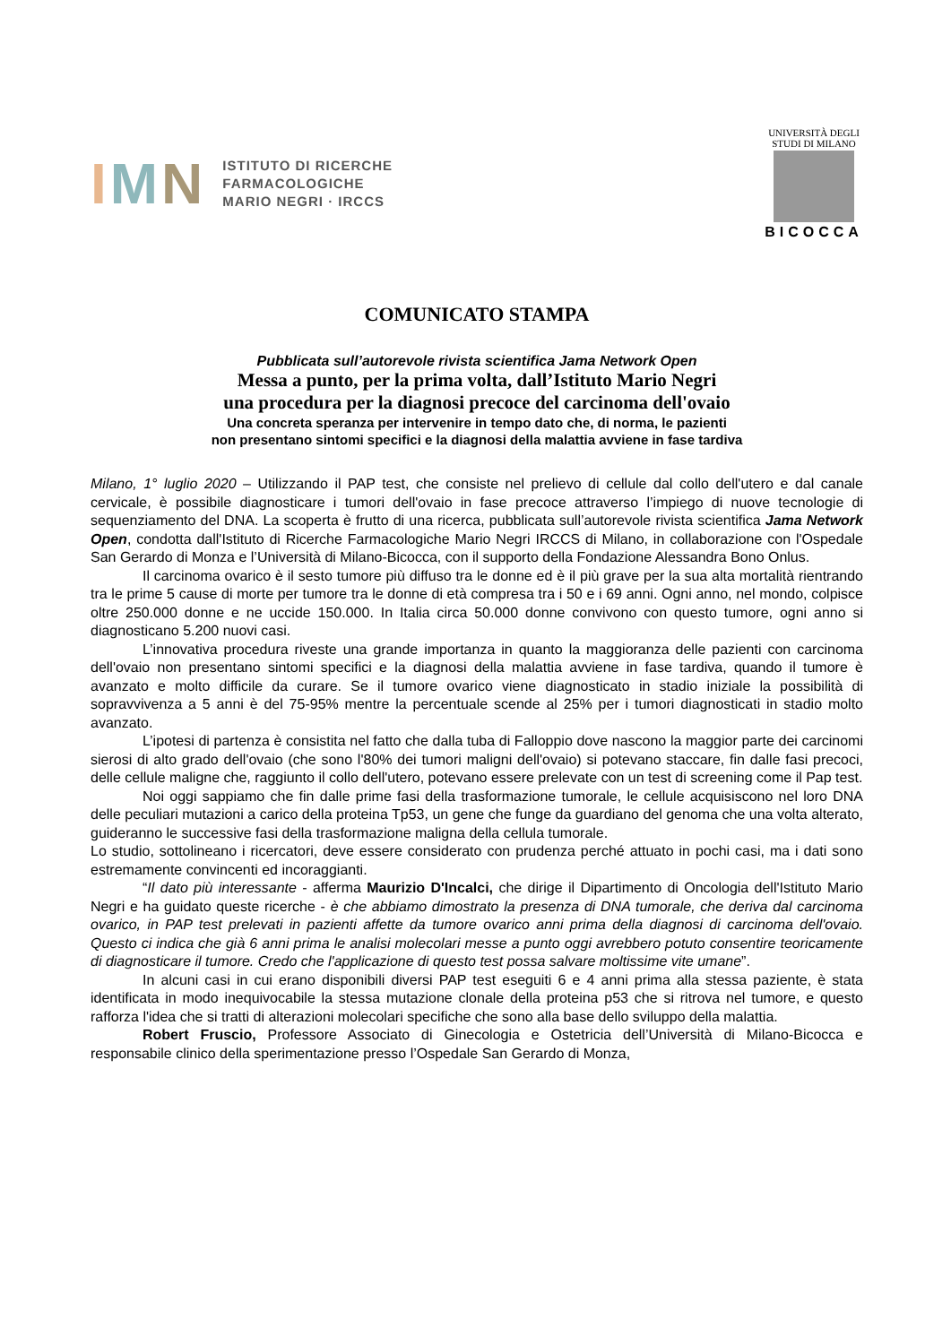IMN
ISTITUTO DI RICERCHE
FARMACOLOGICHE
MARIO NEGRI · IRCCS
UNIVERSITÀ DEGLI STUDI DI MILANO
BICOCCA
COMUNICATO STAMPA
Pubblicata sull’autorevole rivista scientifica Jama Network Open
Messa a punto, per la prima volta, dall’Istituto Mario Negri
una procedura per la diagnosi precoce del carcinoma dell'ovaio
Una concreta speranza per intervenire in tempo dato che, di norma, le pazienti
non presentano sintomi specifici e la diagnosi della malattia avviene in fase tardiva
Milano, 1° luglio 2020 – Utilizzando il PAP test, che consiste nel prelievo di cellule dal collo dell'utero e dal canale cervicale, è possibile diagnosticare i tumori dell'ovaio in fase precoce attraverso l’impiego di nuove tecnologie di sequenziamento del DNA. La scoperta è frutto di una ricerca, pubblicata sull’autorevole rivista scientifica Jama Network Open, condotta dall'Istituto di Ricerche Farmacologiche Mario Negri IRCCS di Milano, in collaborazione con l'Ospedale San Gerardo di Monza e l’Università di Milano-Bicocca, con il supporto della Fondazione Alessandra Bono Onlus.
Il carcinoma ovarico è il sesto tumore più diffuso tra le donne ed è il più grave per la sua alta mortalità rientrando tra le prime 5 cause di morte per tumore tra le donne di età compresa tra i 50 e i 69 anni. Ogni anno, nel mondo, colpisce oltre 250.000 donne e ne uccide 150.000. In Italia circa 50.000 donne convivono con questo tumore, ogni anno si diagnosticano 5.200 nuovi casi.
L’innovativa procedura riveste una grande importanza in quanto la maggioranza delle pazienti con carcinoma dell'ovaio non presentano sintomi specifici e la diagnosi della malattia avviene in fase tardiva, quando il tumore è avanzato e molto difficile da curare. Se il tumore ovarico viene diagnosticato in stadio iniziale la possibilità di sopravvivenza a 5 anni è del 75-95% mentre la percentuale scende al 25% per i tumori diagnosticati in stadio molto avanzato.
L’ipotesi di partenza è consistita nel fatto che dalla tuba di Falloppio dove nascono la maggior parte dei carcinomi sierosi di alto grado dell'ovaio (che sono l'80% dei tumori maligni dell'ovaio) si potevano staccare, fin dalle fasi precoci, delle cellule maligne che, raggiunto il collo dell'utero, potevano essere prelevate con un test di screening come il Pap test.
Noi oggi sappiamo che fin dalle prime fasi della trasformazione tumorale, le cellule acquisiscono nel loro DNA delle peculiari mutazioni a carico della proteina Tp53, un gene che funge da guardiano del genoma che una volta alterato, guideranno le successive fasi della trasformazione maligna della cellula tumorale.
Lo studio, sottolineano i ricercatori, deve essere considerato con prudenza perché attuato in pochi casi, ma i dati sono estremamente convincenti ed incoraggianti.
“Il dato più interessante - afferma Maurizio D'Incalci, che dirige il Dipartimento di Oncologia dell'Istituto Mario Negri e ha guidato queste ricerche - è che abbiamo dimostrato la presenza di DNA tumorale, che deriva dal carcinoma ovarico, in PAP test prelevati in pazienti affette da tumore ovarico anni prima della diagnosi di carcinoma dell'ovaio. Questo ci indica che già 6 anni prima le analisi molecolari messe a punto oggi avrebbero potuto consentire teoricamente di diagnosticare il tumore. Credo che l'applicazione di questo test possa salvare moltissime vite umane”.
In alcuni casi in cui erano disponibili diversi PAP test eseguiti 6 e 4 anni prima alla stessa paziente, è stata identificata in modo inequivocabile la stessa mutazione clonale della proteina p53 che si ritrova nel tumore, e questo rafforza l'idea che si tratti di alterazioni molecolari specifiche che sono alla base dello sviluppo della malattia.
Robert Fruscio, Professore Associato di Ginecologia e Ostetricia dell’Università di Milano-Bicocca e responsabile clinico della sperimentazione presso l’Ospedale San Gerardo di Monza,